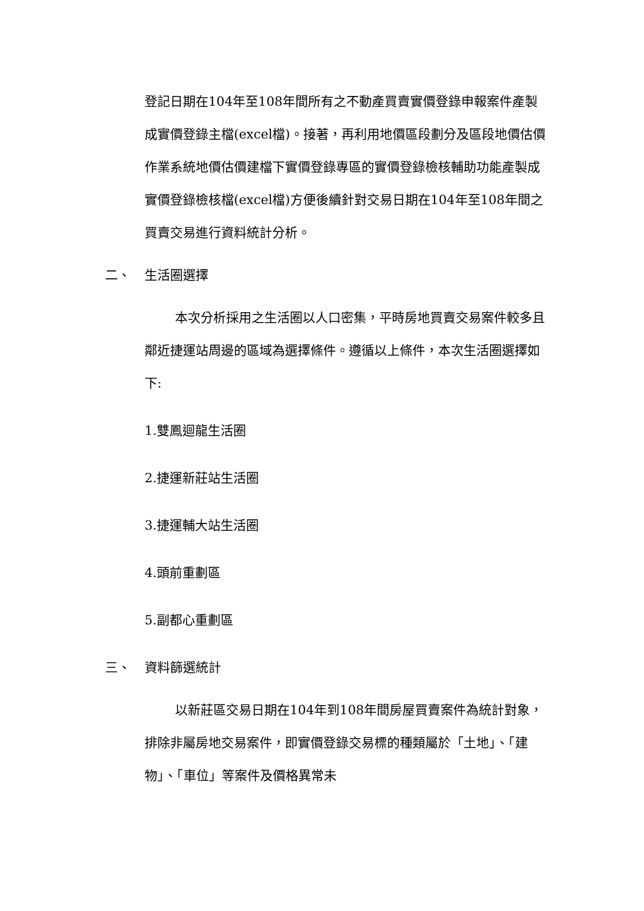登記日期在104年至108年間所有之不動產買賣實價登錄申報案件產製成實價登錄主檔(excel檔)。接著，再利用地價區段劃分及區段地價估價作業系統地價估價建檔下實價登錄專區的實價登錄檢核輔助功能產製成實價登錄檢核檔(excel檔)方便後續針對交易日期在104年至108年間之買賣交易進行資料統計分析。
二、 生活圈選擇
本次分析採用之生活圈以人口密集，平時房地買賣交易案件較多且鄰近捷運站周邊的區域為選擇條件。遵循以上條件，本次生活圈選擇如下:
1.雙鳳迴龍生活圈
2.捷運新莊站生活圈
3.捷運輔大站生活圈
4.頭前重劃區
5.副都心重劃區
三、 資料篩選統計
以新莊區交易日期在104年到108年間房屋買賣案件為統計對象，排除非屬房地交易案件，即實價登錄交易標的種類屬於「土地」、「建物」、「車位」等案件及價格異常未